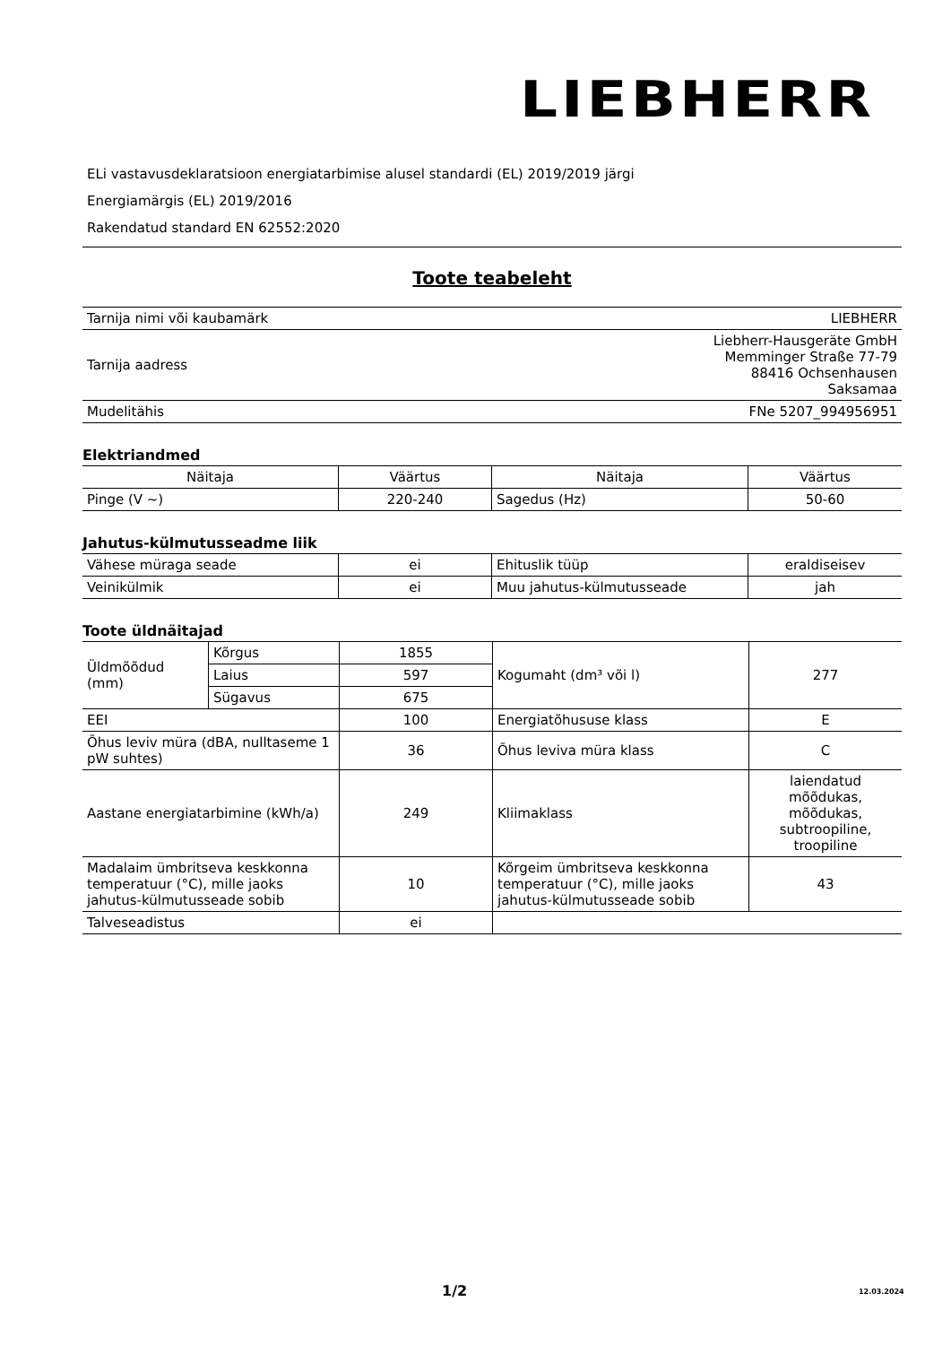LIEBHERR
ELi vastavusdeklaratsioon energiatarbimise alusel standardi (EL) 2019/2019 järgi
Energiamärgis (EL) 2019/2016
Rakendatud standard EN 62552:2020
Toote teabeleht
| Tarnija nimi või kaubamärk | LIEBHERR |
| Tarnija aadress | Liebherr-Hausgeräte GmbH Memminger Straße 77-79 88416 Ochsenhausen Saksamaa |
| Mudelitähis | FNe 5207_994956951 |
Elektriandmed
| Näitaja | Väärtus | Näitaja | Väärtus |
| --- | --- | --- | --- |
| Pinge (V ~) | 220-240 | Sagedus (Hz) | 50-60 |
Jahutus-külmutusseadme liik
| Vähese müraga seade | ei | Ehituslik tüüp | eraldiseisev |
| Veinikülmik | ei | Muu jahutus-külmutusseade | jah |
Toote üldnäitajad
| Üldmõõdud (mm) | Kõrgus | 1855 | Kogumaht (dm³ või l) | 277 |
| | Laius | 597 | | |
| | Sügavus | 675 | | |
| EEI | | 100 | Energiatõhususe klass | E |
| Õhus leviv müra (dBA, nulltaseme 1 pW suhtes) | | 36 | Õhus leviva müra klass | C |
| Aastane energiatarbimine (kWh/a) | | 249 | Kliimaklass | laiendatud mõõdukas, mõõdukas, subtroopiline, troopiline |
| Madalaim ümbritseva keskkonna temperatuur (°C), mille jaoks jahutus-külmutusseade sobib | | 10 | Kõrgeim ümbritseva keskkonna temperatuur (°C), mille jaoks jahutus-külmutusseade sobib | 43 |
| Talveseadistus | | ei | | |
1/2 12.03.2024